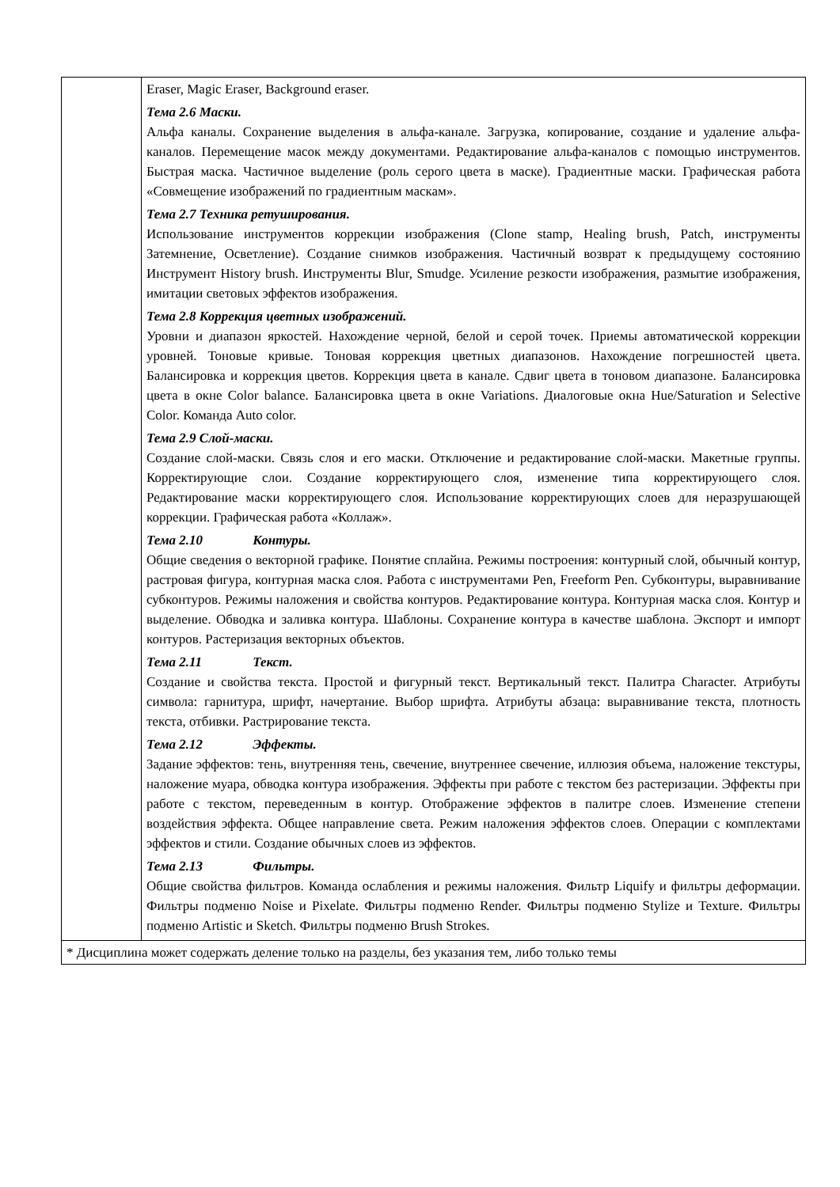| | Eraser, Magic Eraser, Background eraser. Тема 2.6 Маски. Альфа каналы. Сохранение выделения в альфа-канале. Загрузка, копирование, создание и удаление альфа-каналов. Перемещение масок между документами. Редактирование альфа-каналов с помощью инструментов. Быстрая маска. Частичное выделение (роль серого цвета в маске). Градиентные маски. Графическая работа «Совмещение изображений по градиентным маскам». Тема 2.7 Техника ретуширования. Использование инструментов коррекции изображения (Clone stamp, Healing brush, Patch, инструменты Затемнение, Осветление). Создание снимков изображения. Частичный возврат к предыдущему состоянию Инструмент History brush. Инструменты Blur, Smudge. Усиление резкости изображения, размытие изображения, имитации световых эффектов изображения. Тема 2.8 Коррекция цветных изображений. Уровни и диапазон яркостей. Нахождение черной, белой и серой точек. Приемы автоматической коррекции уровней. Тоновые кривые. Тоновая коррекция цветных диапазонов. Нахождение погрешностей цвета. Балансировка и коррекция цветов. Коррекция цвета в канале. Сдвиг цвета в тоновом диапазоне. Балансировка цвета в окне Color balance. Балансировка цвета в окне Variations. Диалоговые окна Hue/Saturation и Selective Color. Команда Auto color. Тема 2.9 Слой-маски. Создание слой-маски. Связь слоя и его маски. Отключение и редактирование слой-маски. Макетные группы. Корректирующие слои. Создание корректирующего слоя, изменение типа корректирующего слоя. Редактирование маски корректирующего слоя. Использование корректирующих слоев для неразрушающей коррекции. Графическая работа «Коллаж». Тема 2.10 Контуры. Общие сведения о векторной графике. Понятие сплайна. Режимы построения: контурный слой, обычный контур, растровая фигура, контурная маска слоя. Работа с инструментами Pen, Freeform Pen. Субконтуры, выравнивание субконтуров. Режимы наложения и свойства контуров. Редактирование контура. Контурная маска слоя. Контур и выделение. Обводка и заливка контура. Шаблоны. Сохранение контура в качестве шаблона. Экспорт и импорт контуров. Растеризация векторных объектов. Тема 2.11 Текст. Создание и свойства текста. Простой и фигурный текст. Вертикальный текст. Палитра Character. Атрибуты символа: гарнитура, шрифт, начертание. Выбор шрифта. Атрибуты абзаца: выравнивание текста, плотность текста, отбивки. Растрирование текста. Тема 2.12 Эффекты. Задание эффектов: тень, внутренняя тень, свечение, внутреннее свечение, иллюзия объема, наложение текстуры, наложение муара, обводка контура изображения. Эффекты при работе с текстом без растеризации. Эффекты при работе с текстом, переведенным в контур. Отображение эффектов в палитре слоев. Изменение степени воздействия эффекта. Общее направление света. Режим наложения эффектов слоев. Операции с комплектами эффектов и стили. Создание обычных слоев из эффектов. Тема 2.13 Фильтры. Общие свойства фильтров. Команда ослабления и режимы наложения. Фильтр Liquify и фильтры деформации. Фильтры подменю Noise и Pixelate. Фильтры подменю Render. Фильтры подменю Stylize и Texture. Фильтры подменю Artistic и Sketch. Фильтры подменю Brush Strokes. |
| * Дисциплина может содержать деление только на разделы, без указания тем, либо только темы | |